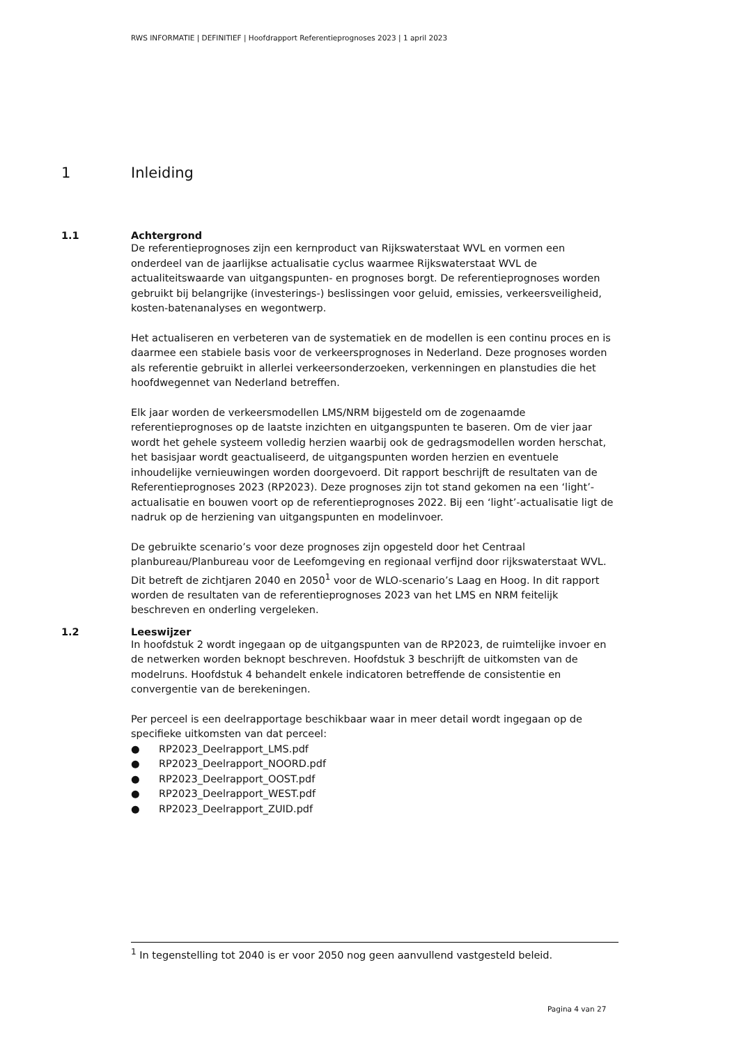RWS INFORMATIE | DEFINITIEF | Hoofdrapport Referentieprognoses 2023 | 1 april 2023
1 Inleiding
1.1 Achtergrond
De referentieprognoses zijn een kernproduct van Rijkswaterstaat WVL en vormen een onderdeel van de jaarlijkse actualisatie cyclus waarmee Rijkswaterstaat WVL de actualiteitswaarde van uitgangspunten- en prognoses borgt. De referentieprognoses worden gebruikt bij belangrijke (investerings-) beslissingen voor geluid, emissies, verkeersveiligheid, kosten-batenanalyses en wegontwerp.
Het actualiseren en verbeteren van de systematiek en de modellen is een continu proces en is daarmee een stabiele basis voor de verkeersprognoses in Nederland. Deze prognoses worden als referentie gebruikt in allerlei verkeersonderzoeken, verkenningen en planstudies die het hoofdwegennet van Nederland betreffen.
Elk jaar worden de verkeersmodellen LMS/NRM bijgesteld om de zogenaamde referentieprognoses op de laatste inzichten en uitgangspunten te baseren. Om de vier jaar wordt het gehele systeem volledig herzien waarbij ook de gedragsmodellen worden herschat, het basisjaar wordt geactualiseerd, de uitgangspunten worden herzien en eventuele inhoudelijke vernieuwingen worden doorgevoerd. Dit rapport beschrijft de resultaten van de Referentieprognoses 2023 (RP2023). Deze prognoses zijn tot stand gekomen na een ‘light’-actualisatie en bouwen voort op de referentieprognoses 2022. Bij een ‘light’-actualisatie ligt de nadruk op de herziening van uitgangspunten en modelinvoer.
De gebruikte scenario’s voor deze prognoses zijn opgesteld door het Centraal planbureau/Planbureau voor de Leefomgeving en regionaal verfijnd door rijkswaterstaat WVL. Dit betreft de zichtjaren 2040 en 2050<sup>1</sup> voor de WLO-scenario’s Laag en Hoog. In dit rapport worden de resultaten van de referentieprognoses 2023 van het LMS en NRM feitelijk beschreven en onderling vergeleken.
1.2 Leeswijzer
In hoofdstuk 2 wordt ingegaan op de uitgangspunten van de RP2023, de ruimtelijke invoer en de netwerken worden beknopt beschreven. Hoofdstuk 3 beschrijft de uitkomsten van de modelruns. Hoofdstuk 4 behandelt enkele indicatoren betreffende de consistentie en convergentie van de berekeningen.
Per perceel is een deelrapportage beschikbaar waar in meer detail wordt ingegaan op de specifieke uitkomsten van dat perceel:
● RP2023_Deelrapport_LMS.pdf
● RP2023_Deelrapport_NOORD.pdf
● RP2023_Deelrapport_OOST.pdf
● RP2023_Deelrapport_WEST.pdf
● RP2023_Deelrapport_ZUID.pdf
<sup>1</sup> In tegenstelling tot 2040 is er voor 2050 nog geen aanvullend vastgesteld beleid.
Pagina 4 van 27